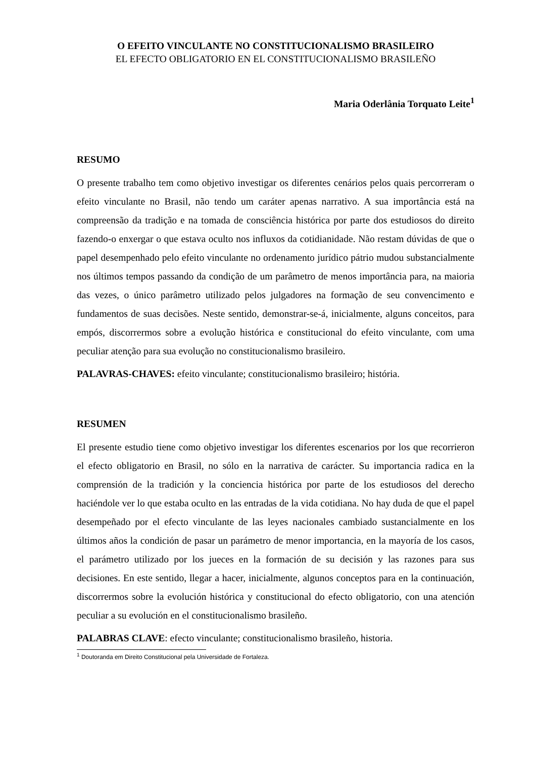O EFEITO VINCULANTE NO CONSTITUCIONALISMO BRASILEIRO
EL EFECTO OBLIGATORIO EN EL CONSTITUCIONALISMO BRASILEÑO
Maria Oderlânia Torquato Leite<sup>1</sup>
RESUMO
O presente trabalho tem como objetivo investigar os diferentes cenários pelos quais percorreram o efeito vinculante no Brasil, não tendo um caráter apenas narrativo. A sua importância está na compreensão da tradição e na tomada de consciência histórica por parte dos estudiosos do direito fazendo-o enxergar o que estava oculto nos influxos da cotidianidade. Não restam dúvidas de que o papel desempenhado pelo efeito vinculante no ordenamento jurídico pátrio mudou substancialmente nos últimos tempos passando da condição de um parâmetro de menos importância para, na maioria das vezes, o único parâmetro utilizado pelos julgadores na formação de seu convencimento e fundamentos de suas decisões. Neste sentido, demonstrar-se-á, inicialmente, alguns conceitos, para empós, discorrermos sobre a evolução histórica e constitucional do efeito vinculante, com uma peculiar atenção para sua evolução no constitucionalismo brasileiro.
PALAVRAS-CHAVES: efeito vinculante; constitucionalismo brasileiro; história.
RESUMEN
El presente estudio tiene como objetivo investigar los diferentes escenarios por los que recorrieron el efecto obligatorio en Brasil, no sólo en la narrativa de carácter. Su importancia radica en la comprensión de la tradición y la conciencia histórica por parte de los estudiosos del derecho haciéndole ver lo que estaba oculto en las entradas de la vida cotidiana. No hay duda de que el papel desempeñado por el efecto vinculante de las leyes nacionales cambiado sustancialmente en los últimos años la condición de pasar un parámetro de menor importancia, en la mayoría de los casos, el parámetro utilizado por los jueces en la formación de su decisión y las razones para sus decisiones. En este sentido, llegar a hacer, inicialmente, algunos conceptos para en la continuación, discorrermos sobre la evolución histórica y constitucional do efecto obligatorio, con una atención peculiar a su evolución en el constitucionalismo brasileño.
PALABRAS CLAVE: efecto vinculante; constitucionalismo brasileño, historia.
<sup>1</sup> Doutoranda em Direito Constitucional pela Universidade de Fortaleza.